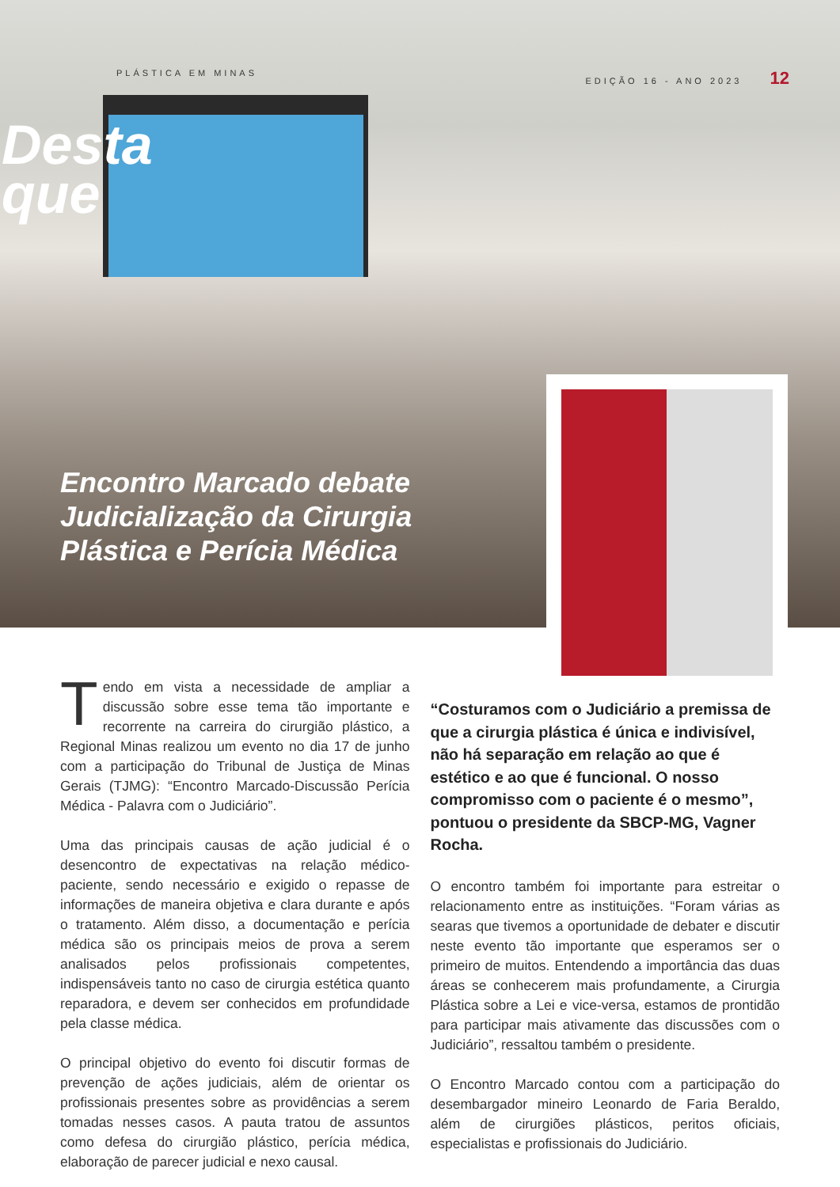PLÁSTICA EM MINAS EDIÇÃO 16 - ANO 2023 12
Desta
que
Encontro Marcado debate Judicialização da Cirurgia Plástica e Perícia Médica
Tendo em vista a necessidade de ampliar a discussão sobre esse tema tão importante e recorrente na carreira do cirurgião plástico, a Regional Minas realizou um evento no dia 17 de junho com a participação do Tribunal de Justiça de Minas Gerais (TJMG): “Encontro Marcado-Discussão Perícia Médica - Palavra com o Judiciário”.
Uma das principais causas de ação judicial é o desencontro de expectativas na relação médico-paciente, sendo necessário e exigido o repasse de informações de maneira objetiva e clara durante e após o tratamento. Além disso, a documentação e perícia médica são os principais meios de prova a serem analisados pelos profissionais competentes, indispensáveis tanto no caso de cirurgia estética quanto reparadora, e devem ser conhecidos em profundidade pela classe médica.
O principal objetivo do evento foi discutir formas de prevenção de ações judiciais, além de orientar os profissionais presentes sobre as providências a serem tomadas nesses casos. A pauta tratou de assuntos como defesa do cirurgião plástico, perícia médica, elaboração de parecer judicial e nexo causal.
“Costuramos com o Judiciário a premissa de que a cirurgia plástica é única e indivisível, não há separação em relação ao que é estético e ao que é funcional. O nosso compromisso com o paciente é o mesmo”, pontuou o presidente da SBCP-MG, Vagner Rocha.
O encontro também foi importante para estreitar o relacionamento entre as instituições. “Foram várias as searas que tivemos a oportunidade de debater e discutir neste evento tão importante que esperamos ser o primeiro de muitos. Entendendo a importância das duas áreas se conhecerem mais profundamente, a Cirurgia Plástica sobre a Lei e vice-versa, estamos de prontidão para participar mais ativamente das discussões com o Judiciário”, ressaltou também o presidente.
O Encontro Marcado contou com a participação do desembargador mineiro Leonardo de Faria Beraldo, além de cirurgiões plásticos, peritos oficiais, especialistas e profissionais do Judiciário.